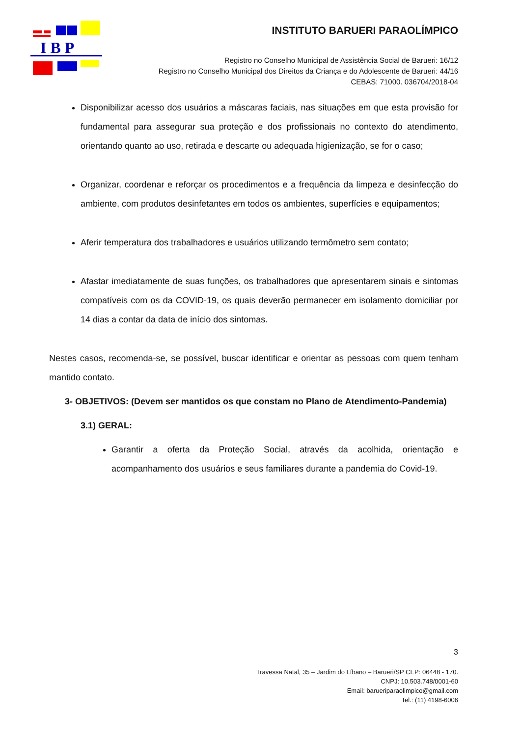I B P
INSTITUTO BARUERI PARAOLÍMPICO
Registro no Conselho Municipal de Assistência Social de Barueri: 16/12
Registro no Conselho Municipal dos Direitos da Criança e do Adolescente de Barueri: 44/16
CEBAS: 71000. 036704/2018-04
Disponibilizar acesso dos usuários a máscaras faciais, nas situações em que esta provisão for fundamental para assegurar sua proteção e dos profissionais no contexto do atendimento, orientando quanto ao uso, retirada e descarte ou adequada higienização, se for o caso;
Organizar, coordenar e reforçar os procedimentos e a frequência da limpeza e desinfecção do ambiente, com produtos desinfetantes em todos os ambientes, superfícies e equipamentos;
Aferir temperatura dos trabalhadores e usuários utilizando termômetro sem contato;
Afastar imediatamente de suas funções, os trabalhadores que apresentarem sinais e sintomas compatíveis com os da COVID-19, os quais deverão permanecer em isolamento domiciliar por 14 dias a contar da data de início dos sintomas.
Nestes casos, recomenda-se, se possível, buscar identificar e orientar as pessoas com quem tenham mantido contato.
3- OBJETIVOS: (Devem ser mantidos os que constam no Plano de Atendimento-Pandemia)
3.1) GERAL:
Garantir a oferta da Proteção Social, através da acolhida, orientação e acompanhamento dos usuários e seus familiares durante a pandemia do Covid-19.
3
Travessa Natal, 35 – Jardim do Líbano – Barueri/SP CEP: 06448 - 170.
CNPJ: 10.503.748/0001-60
Email: barueriparaolimpico@gmail.com
Tel.: (11) 4198-6006